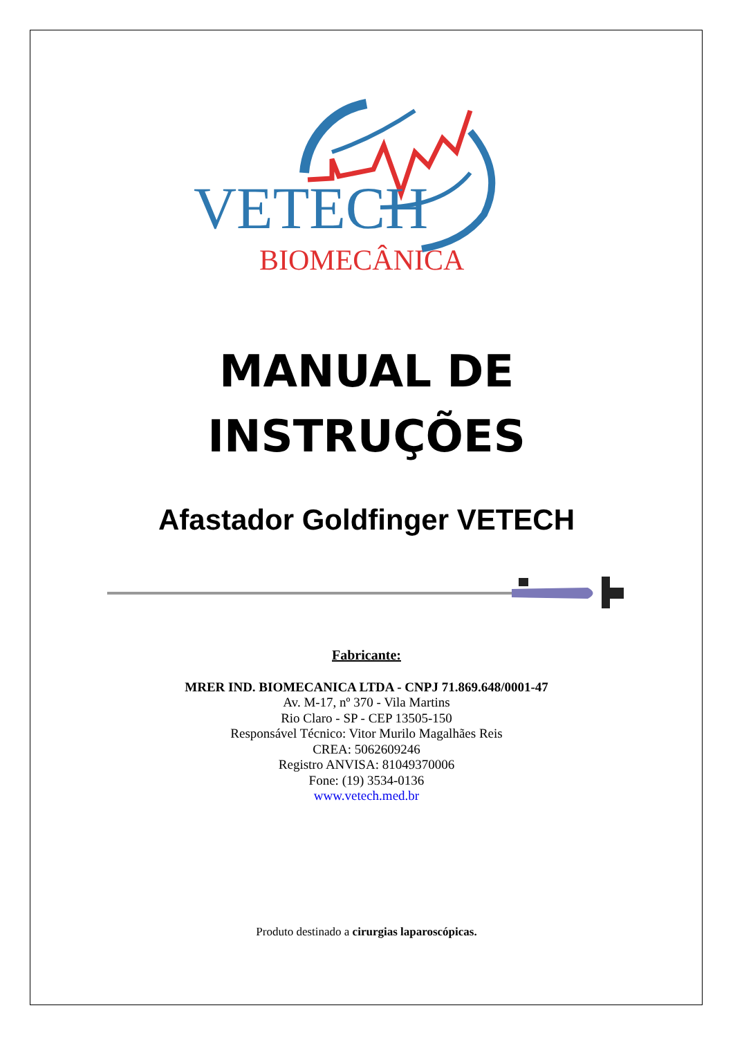VETECH
BIOMECÂNICA
MANUAL DE
INSTRUÇÕES
Afastador Goldfinger VETECH
Fabricante:
MRER IND. BIOMECANICA LTDA - CNPJ 71.869.648/0001-47
Av. M-17, nº 370 - Vila Martins
Rio Claro - SP - CEP 13505-150
Responsável Técnico: Vitor Murilo Magalhães Reis
CREA: 5062609246
Registro ANVISA: 81049370006
Fone: (19) 3534-0136
www.vetech.med.br
Produto destinado a cirurgias laparoscópicas.